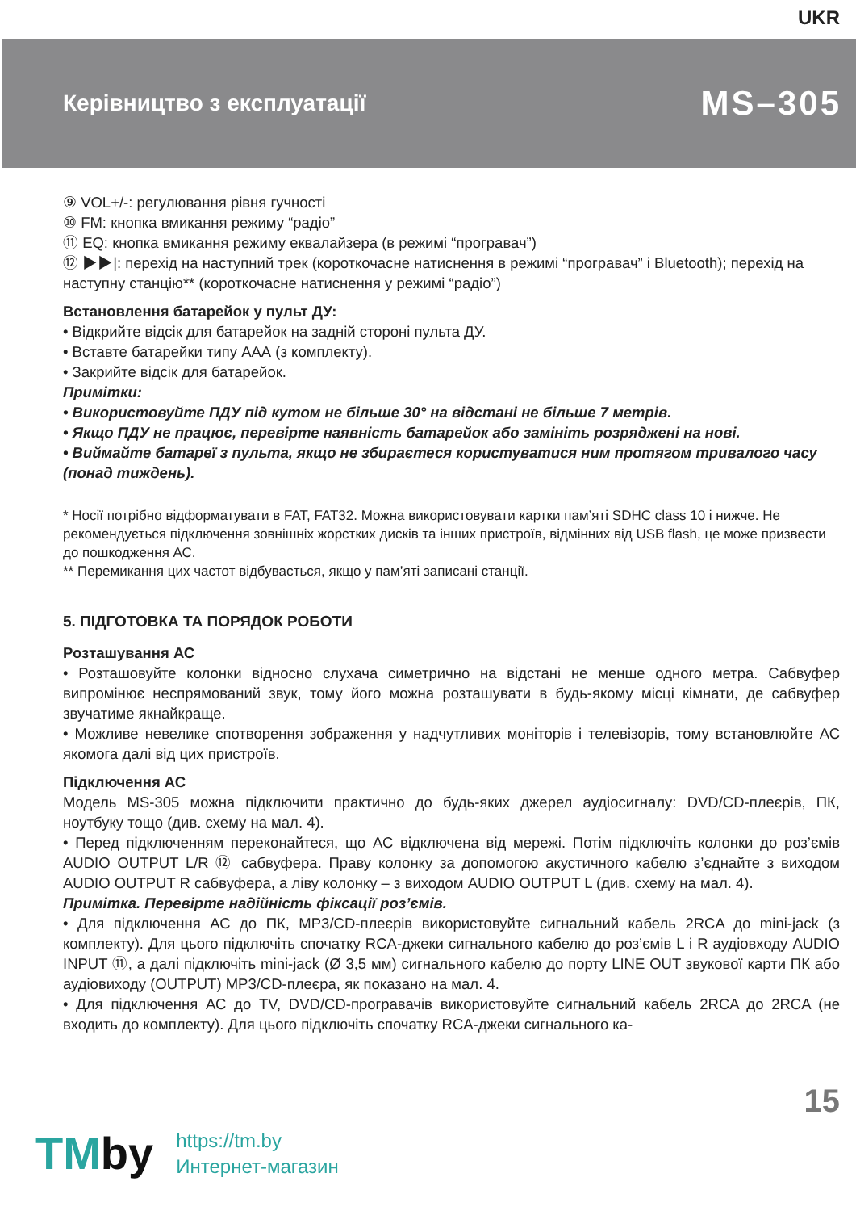UKR
Керівництво з експлуатації
MS–305
⑨ VOL+/-: регулювання рівня гучності
⑩ FM: кнопка вмикання режиму “радіо”
⑪ EQ: кнопка вмикання режиму еквалайзера (в режимі “програвач”)
⑫ ▶▶|: перехід на наступний трек (короткочасне натиснення в режимі “програвач” і Bluetooth); перехід на наступну станцію** (короткочасне натиснення у режимі “радіо”)
Встановлення батарейок у пульт ДУ:
• Відкрийте відсік для батарейок на задній стороні пульта ДУ.
• Вставте батарейки типу ААА (з комплекту).
• Закрийте відсік для батарейок.
Примітки:
• Використовуйте ПДУ під кутом не більше 30° на відстані не більше 7 метрів.
• Якщо ПДУ не працює, перевірте наявність батарейок або замініть розряджені на нові.
• Виймайте батареї з пульта, якщо не збираєтеся користуватися ним протягом тривалого часу (понад тиждень).
* Носії потрібно відформатувати в FAT, FAT32. Можна використовувати картки пам’яті SDHC class 10 і нижче. Не рекомендується підключення зовнішніх жорстких дисків та інших пристроїв, відмінних від USB flash, це може призвести до пошкодження АС.
** Перемикання цих частот відбувається, якщо у пам’яті записані станції.
5. ПІДГОТОВКА ТА ПОРЯДОК РОБОТИ
Розташування АС
• Розташовуйте колонки відносно слухача симетрично на відстані не менше одного метра. Сабвуфер випромінює неспрямований звук, тому його можна розташувати в будь-якому місці кімнати, де сабвуфер звучатиме якнайкраще.
• Можливе невелике спотворення зображення у надчутливих моніторів і телевізорів, тому встановлюйте АС якомога далі від цих пристроїв.
Підключення АС
Модель MS-305 можна підключити практично до будь-яких джерел аудіосигналу: DVD/CD-плеєрів, ПК, ноутбуку тощо (див. схему на мал. 4).
• Перед підключенням переконайтеся, що АС відключена від мережі. Потім підключіть колонки до роз’ємів AUDIO OUTPUT L/R ⑫ сабвуфера. Праву колонку за допомогою акустичного кабелю з’єднайте з виходом AUDIO OUTPUT R сабвуфера, а ліву колонку – з виходом AUDIO OUTPUT L (див. схему на мал. 4).
Примітка. Перевірте надійність фіксації роз’ємів.
• Для підключення АС до ПК, MP3/CD-плеєрів використовуйте сигнальний кабель 2RCA до mini-jack (з комплекту). Для цього підключіть спочатку RCA-джеки сигнального кабелю до роз’ємів L і R аудіовходу AUDIO INPUT ⑪, а далі підключіть mini-jack (Ø 3,5 мм) сигнального кабелю до порту LINE OUT звукової карти ПК або аудіовиходу (OUTPUT) MP3/CD-плеєра, як показано на мал. 4.
• Для підключення АС до TV, DVD/CD-програвачів використовуйте сигнальний кабель 2RCA до 2RCA (не входить до комплекту). Для цього підключіть спочатку RCA-джеки сигнального ка-
15
TMby
https://tm.by
Интернет-магазин